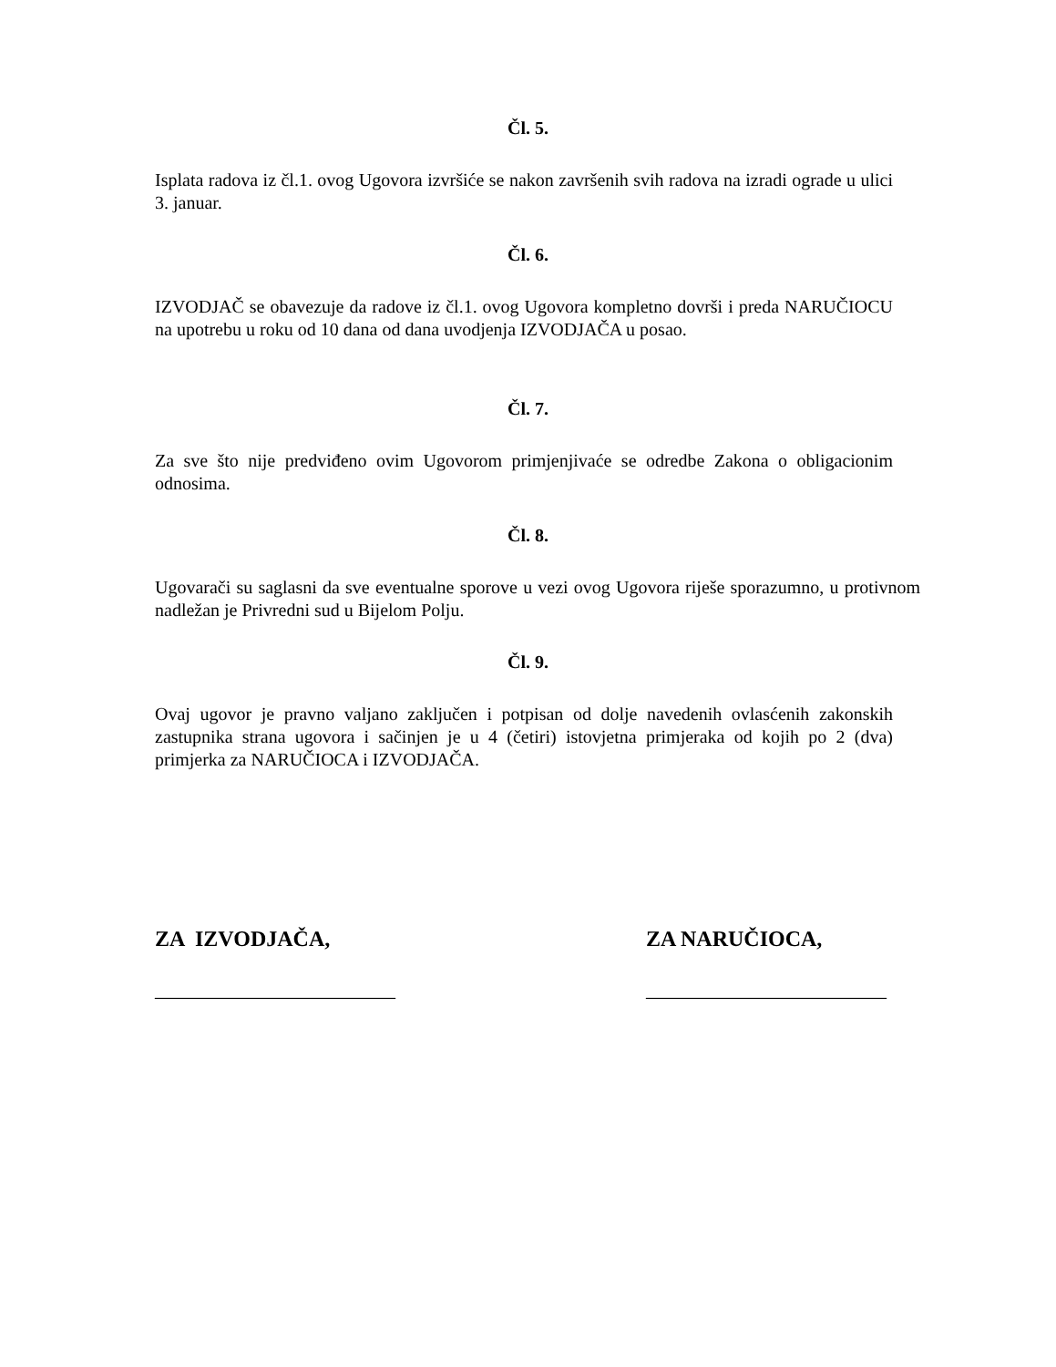Čl. 5.
Isplata radova iz čl.1. ovog Ugovora izvršiće se nakon završenih svih radova na izradi ograde u ulici 3. januar.
Čl. 6.
IZVODJAČ se obavezuje da radove iz čl.1. ovog Ugovora kompletno dovrši i preda NARUČIOCU na upotrebu u roku od 10 dana od dana uvodjenja IZVODJAČA u posao.
Čl. 7.
Za sve što nije predviđeno ovim Ugovorom primjenjivaće se odredbe Zakona o obligacionim odnosima.
Čl. 8.
Ugovarači su saglasni da sve eventualne sporove u vezi ovog Ugovora riješe sporazumno, u protivnom nadležan je Privredni sud u Bijelom Polju.
Čl. 9.
Ovaj ugovor je pravno valjano zaključen i potpisan od dolje navedenih ovlasćenih zakonskih zastupnika strana ugovora i sačinjen je u 4 (četiri) istovjetna primjeraka od kojih po 2 (dva) primjerka za NARUČIOCA i IZVODJAČA.
ZA IZVODJAČA,
______________________
ZA NARUČIOCA,
______________________